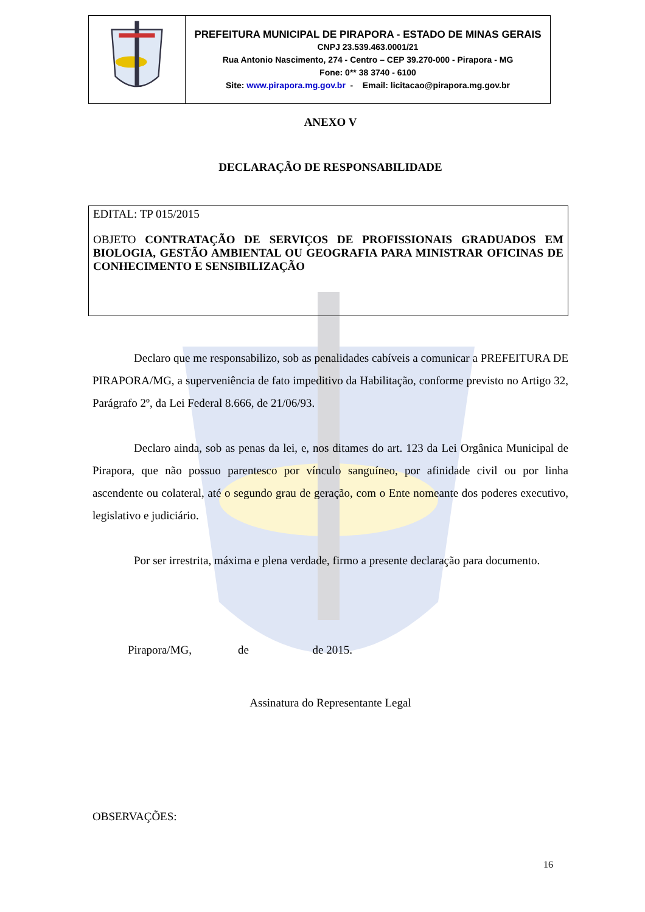| | PREFEITURA MUNICIPAL DE PIRAPORA - ESTADO DE MINAS GERAIS CNPJ 23.539.463.0001/21 Rua Antonio Nascimento, 274 - Centro – CEP 39.270-000 - Pirapora - MG Fone: 0** 38 3740 - 6100 Site: www.pirapora.mg.gov.br - Email: licitacao@pirapora.mg.gov.br |
ANEXO V
DECLARAÇÃO DE RESPONSABILIDADE
EDITAL: TP 015/2015
OBJETO CONTRATAÇÃO DE SERVIÇOS DE PROFISSIONAIS GRADUADOS EM BIOLOGIA, GESTÃO AMBIENTAL OU GEOGRAFIA PARA MINISTRAR OFICINAS DE CONHECIMENTO E SENSIBILIZAÇÃO
Declaro que me responsabilizo, sob as penalidades cabíveis a comunicar a PREFEITURA DE PIRAPORA/MG, a superveniência de fato impeditivo da Habilitação, conforme previsto no Artigo 32, Parágrafo 2º, da Lei Federal 8.666, de 21/06/93.
Declaro ainda, sob as penas da lei, e, nos ditames do art. 123 da Lei Orgânica Municipal de Pirapora, que não possuo parentesco por vínculo sanguíneo, por afinidade civil ou por linha ascendente ou colateral, até o segundo grau de geração, com o Ente nomeante dos poderes executivo, legislativo e judiciário.
Por ser irrestrita, máxima e plena verdade, firmo a presente declaração para documento.
Pirapora/MG, de de 2015.
Assinatura do Representante Legal
OBSERVAÇÕES:
16